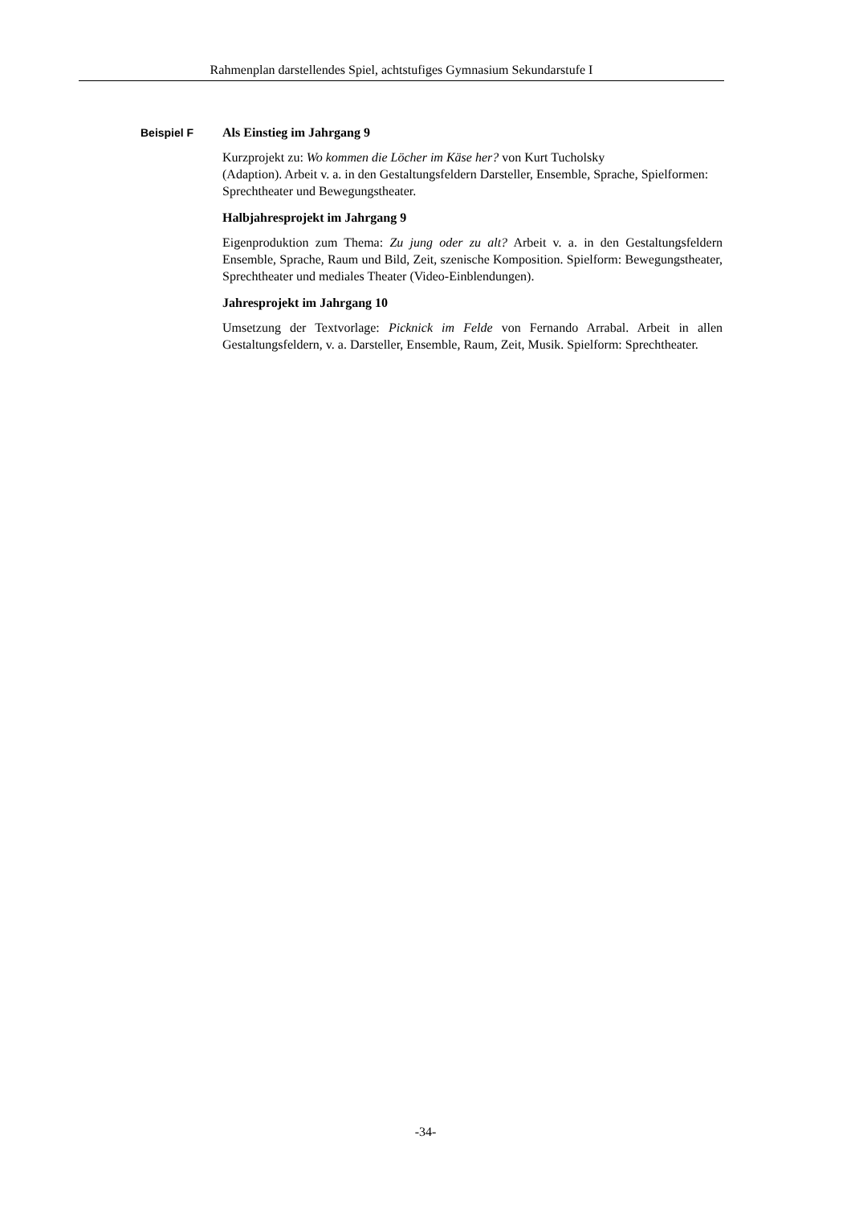Rahmenplan darstellendes Spiel, achtstufiges Gymnasium Sekundarstufe I
Beispiel F
Als Einstieg im Jahrgang 9
Kurzprojekt zu: Wo kommen die Löcher im Käse her? von Kurt Tucholsky
(Adaption). Arbeit v. a. in den Gestaltungsfeldern Darsteller, Ensemble, Sprache, Spielformen: Sprechtheater und Bewegungstheater.
Halbjahresprojekt im Jahrgang 9
Eigenproduktion zum Thema: Zu jung oder zu alt? Arbeit v. a. in den Gestaltungsfeldern Ensemble, Sprache, Raum und Bild, Zeit, szenische Komposition. Spielform: Bewegungstheater, Sprechtheater und mediales Theater (Video-Einblendungen).
Jahresprojekt im Jahrgang 10
Umsetzung der Textvorlage: Picknick im Felde von Fernando Arrabal. Arbeit in allen Gestaltungsfeldern, v. a. Darsteller, Ensemble, Raum, Zeit, Musik. Spielform: Sprechtheater.
-34-